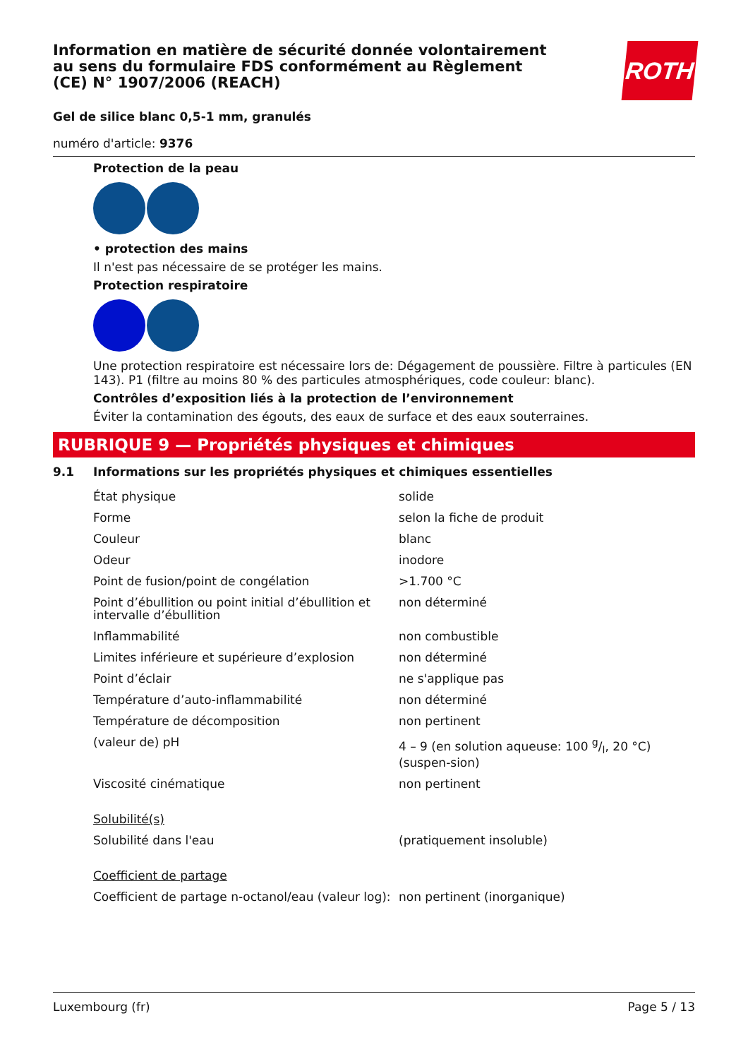ROTH
Information en matière de sécurité donnée volontairement au sens du formulaire FDS conformément au Règlement (CE) N° 1907/2006 (REACH)
Gel de silice blanc 0,5-1 mm, granulés
numéro d'article: 9376
Protection de la peau
• protection des mains
Il n'est pas nécessaire de se protéger les mains.
Protection respiratoire
Une protection respiratoire est nécessaire lors de: Dégagement de poussière. Filtre à particules (EN 143). P1 (filtre au moins 80 % des particules atmosphériques, code couleur: blanc).
Contrôles d’exposition liés à la protection de l’environnement
Éviter la contamination des égouts, des eaux de surface et des eaux souterraines.
RUBRIQUE 9 — Propriétés physiques et chimiques
9.1 Informations sur les propriétés physiques et chimiques essentielles
| État physique | solide |
| Forme | selon la fiche de produit |
| Couleur | blanc |
| Odeur | inodore |
| Point de fusion/point de congélation | >1.700 °C |
| Point d’ébullition ou point initial d’ébullition et intervalle d’ébullition | non déterminé |
| Inflammabilité | non combustible |
| Limites inférieure et supérieure d’explosion | non déterminé |
| Point d’éclair | ne s'applique pas |
| Température d’auto-inflammabilité | non déterminé |
| Température de décomposition | non pertinent |
| (valeur de) pH | 4 – 9 (en solution aqueuse: 100 g/l, 20 °C) (suspen-sion) |
| Viscosité cinématique | non pertinent |
| Solubilité(s) | |
| Solubilité dans l'eau | (pratiquement insoluble) |
| Coefficient de partage | |
| Coefficient de partage n-octanol/eau (valeur log): | non pertinent (inorganique) |
Luxembourg (fr) Page 5 / 13